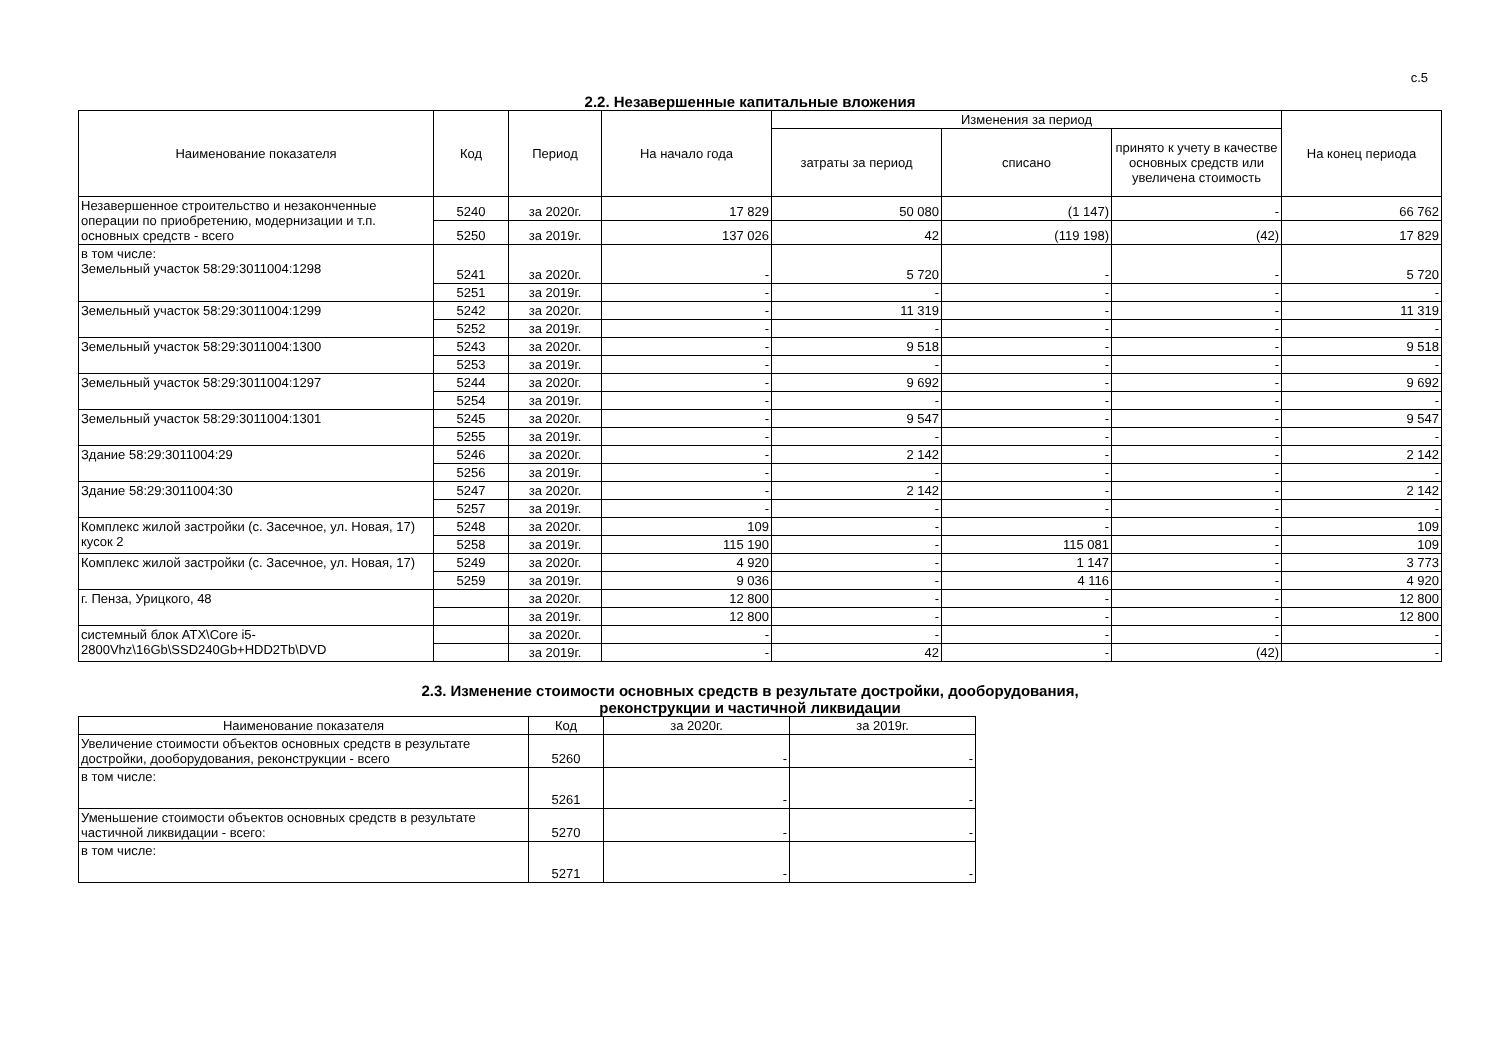с.5
2.2. Незавершенные капитальные вложения
| Наименование показателя | Код | Период | На начало года | Изменения за период | | | На конец периода |
| --- | --- | --- | --- | --- | --- | --- | --- |
| | | | | затраты за период | списано | принято к учету в качестве основных средств или увеличена стоимость | |
| Незавершенное строительство и незаконченные операции по приобретению, модернизации и т.п. основных средств - всего | 5240 | за 2020г. | 17 829 | 50 080 | (1 147) | - | 66 762 |
| | 5250 | за 2019г. | 137 026 | 42 | (119 198) | (42) | 17 829 |
| в том числе: Земельный участок 58:29:3011004:1298 | 5241 | за 2020г. | - | 5 720 | - | - | 5 720 |
| | 5251 | за 2019г. | - | - | - | - | - |
| Земельный участок 58:29:3011004:1299 | 5242 | за 2020г. | - | 11 319 | - | - | 11 319 |
| | 5252 | за 2019г. | - | - | - | - | - |
| Земельный участок 58:29:3011004:1300 | 5243 | за 2020г. | - | 9 518 | - | - | 9 518 |
| | 5253 | за 2019г. | - | - | - | - | - |
| Земельный участок 58:29:3011004:1297 | 5244 | за 2020г. | - | 9 692 | - | - | 9 692 |
| | 5254 | за 2019г. | - | - | - | - | - |
| Земельный участок 58:29:3011004:1301 | 5245 | за 2020г. | - | 9 547 | - | - | 9 547 |
| | 5255 | за 2019г. | - | - | - | - | - |
| Здание 58:29:3011004:29 | 5246 | за 2020г. | - | 2 142 | - | - | 2 142 |
| | 5256 | за 2019г. | - | - | - | - | - |
| Здание 58:29:3011004:30 | 5247 | за 2020г. | - | 2 142 | - | - | 2 142 |
| | 5257 | за 2019г. | - | - | - | - | - |
| Комплекс жилой застройки (с. Засечное, ул. Новая, 17) кусок 2 | 5248 | за 2020г. | 109 | - | - | - | 109 |
| | 5258 | за 2019г. | 115 190 | - | 115 081 | - | 109 |
| Комплекс жилой застройки (с. Засечное, ул. Новая, 17) | 5249 | за 2020г. | 4 920 | - | 1 147 | - | 3 773 |
| | 5259 | за 2019г. | 9 036 | - | 4 116 | - | 4 920 |
| г. Пенза, Урицкого, 48 | | за 2020г. | 12 800 | - | - | - | 12 800 |
| | | за 2019г. | 12 800 | - | - | - | 12 800 |
| системный блок ATX\Core i5-2800Vhz\16Gb\SSD240Gb+HDD2Tb\DVD | | за 2020г. | - | - | - | - | - |
| | | за 2019г. | - | 42 | - | (42) | - |
2.3. Изменение стоимости основных средств в результате достройки, дооборудования,
реконструкции и частичной ликвидации
| Наименование показателя | Код | за 2020г. | за 2019г. |
| --- | --- | --- | --- |
| Увеличение стоимости объектов основных средств в результате дострoйки, дооборудования, реконструкции - всего | 5260 | - | - |
| в том числе: | 5261 | - | - |
| Уменьшение стоимости объектов основных средств в результате частичной ликвидации - всего: | 5270 | - | - |
| в том числе: | 5271 | - | - |